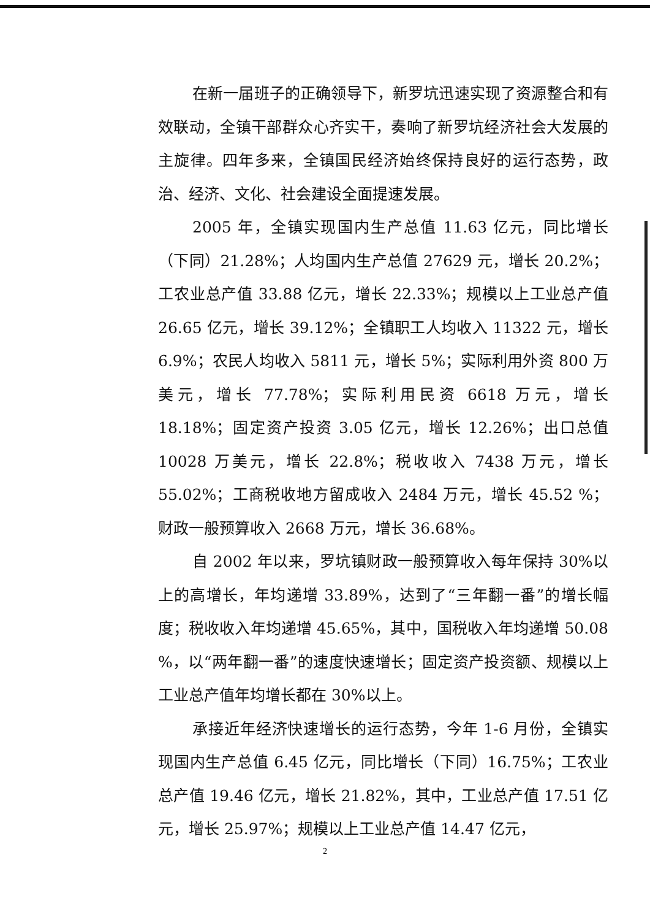在新一届班子的正确领导下，新罗坑迅速实现了资源整合和有效联动，全镇干部群众心齐实干，奏响了新罗坑经济社会大发展的主旋律。四年多来，全镇国民经济始终保持良好的运行态势，政治、经济、文化、社会建设全面提速发展。
2005 年，全镇实现国内生产总值 11.63 亿元，同比增长（下同）21.28%；人均国内生产总值 27629 元，增长 20.2%；工农业总产值 33.88 亿元，增长 22.33%；规模以上工业总产值 26.65 亿元，增长 39.12%；全镇职工人均收入 11322 元，增长 6.9%；农民人均收入 5811 元，增长 5%；实际利用外资 800 万美元，增长 77.78%；实际利用民资 6618 万元，增长 18.18%；固定资产投资 3.05 亿元，增长 12.26%；出口总值 10028 万美元，增长 22.8%；税收收入 7438 万元，增长 55.02%；工商税收地方留成收入 2484 万元，增长 45.52 %；财政一般预算收入 2668 万元，增长 36.68%。
自 2002 年以来，罗坑镇财政一般预算收入每年保持 30%以上的高增长，年均递增 33.89%，达到了“三年翻一番”的增长幅度；税收收入年均递增 45.65%，其中，国税收入年均递增 50.08 %，以“两年翻一番”的速度快速增长；固定资产投资额、规模以上工业总产值年均增长都在 30%以上。
承接近年经济快速增长的运行态势，今年 1-6 月份，全镇实现国内生产总值 6.45 亿元，同比增长（下同）16.75%；工农业总产值 19.46 亿元，增长 21.82%，其中，工业总产值 17.51 亿元，增长 25.97%；规模以上工业总产值 14.47 亿元，
2